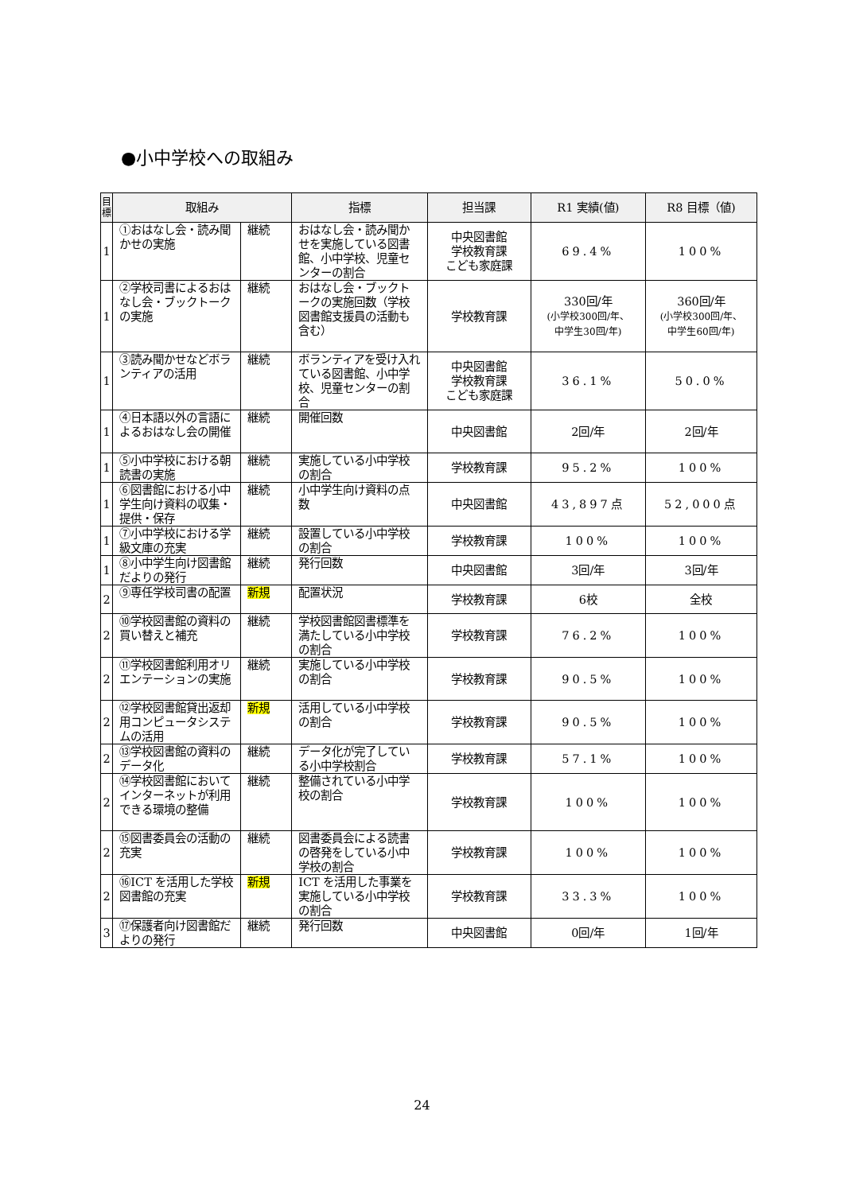●小中学校への取組み
| 目 標 | 取組み | | 指標 | 担当課 | R1 実績(値) | R8 目標（値) |
| --- | --- | --- | --- | --- | --- | --- |
| 1 | ①おはなし会・読み聞かせの実施 | 継続 | おはなし会・読み聞かせを実施している図書館、小中学校、児童センターの割合 | 中央図書館 学校教育課 こども家庭課 | 69.4% | 100% |
| 1 | ②学校司書によるおはなし会・ブックトークの実施 | 継続 | おはなし会・ブックトークの実施回数（学校図書館支援員の活動も含む） | 学校教育課 | 330回/年 (小学校300回/年、 中学生30回/年) | 360回/年 (小学校300回/年、 中学生60回/年) |
| 1 | ③読み聞かせなどボランティアの活用 | 継続 | ボランティアを受け入れている図書館、小中学校、児童センターの割合 | 中央図書館 学校教育課 こども家庭課 | 36.1% | 50.0% |
| 1 | ④日本語以外の言語によるおはなし会の開催 | 継続 | 開催回数 | 中央図書館 | 2回/年 | 2回/年 |
| 1 | ⑤小中学校における朝読書の実施 | 継続 | 実施している小中学校の割合 | 学校教育課 | 95.2% | 100% |
| 1 | ⑥図書館における小中学生向け資料の収集・提供・保存 | 継続 | 小中学生向け資料の点数 | 中央図書館 | 43,897点 | 52,000点 |
| 1 | ⑦小中学校における学級文庫の充実 | 継続 | 設置している小中学校の割合 | 学校教育課 | 100% | 100% |
| 1 | ⑧小中学生向け図書館だよりの発行 | 継続 | 発行回数 | 中央図書館 | 3回/年 | 3回/年 |
| 2 | ⑨専任学校司書の配置 | 新規 | 配置状況 | 学校教育課 | 6校 | 全校 |
| 2 | ⑩学校図書館の資料の買い替えと補充 | 継続 | 学校図書館図書標準を満たしている小中学校の割合 | 学校教育課 | 76.2% | 100% |
| 2 | ⑪学校図書館利用オリエンテーションの実施 | 継続 | 実施している小中学校の割合 | 学校教育課 | 90.5% | 100% |
| 2 | ⑫学校図書館貸出返却用コンピュータシステムの活用 | 新規 | 活用している小中学校の割合 | 学校教育課 | 90.5% | 100% |
| 2 | ⑬学校図書館の資料のデータ化 | 継続 | データ化が完了している小中学校割合 | 学校教育課 | 57.1% | 100% |
| 2 | ⑭学校図書館においてインターネットが利用できる環境の整備 | 継続 | 整備されている小中学校の割合 | 学校教育課 | 100% | 100% |
| 2 | ⑮図書委員会の活動の充実 | 継続 | 図書委員会による読書の啓発をしている小中学校の割合 | 学校教育課 | 100% | 100% |
| 2 | ⑯ICT を活用した学校図書館の充実 | 新規 | ICT を活用した事業を実施している小中学校の割合 | 学校教育課 | 33.3% | 100% |
| 3 | ⑰保護者向け図書館だよりの発行 | 継続 | 発行回数 | 中央図書館 | 0回/年 | 1回/年 |
24